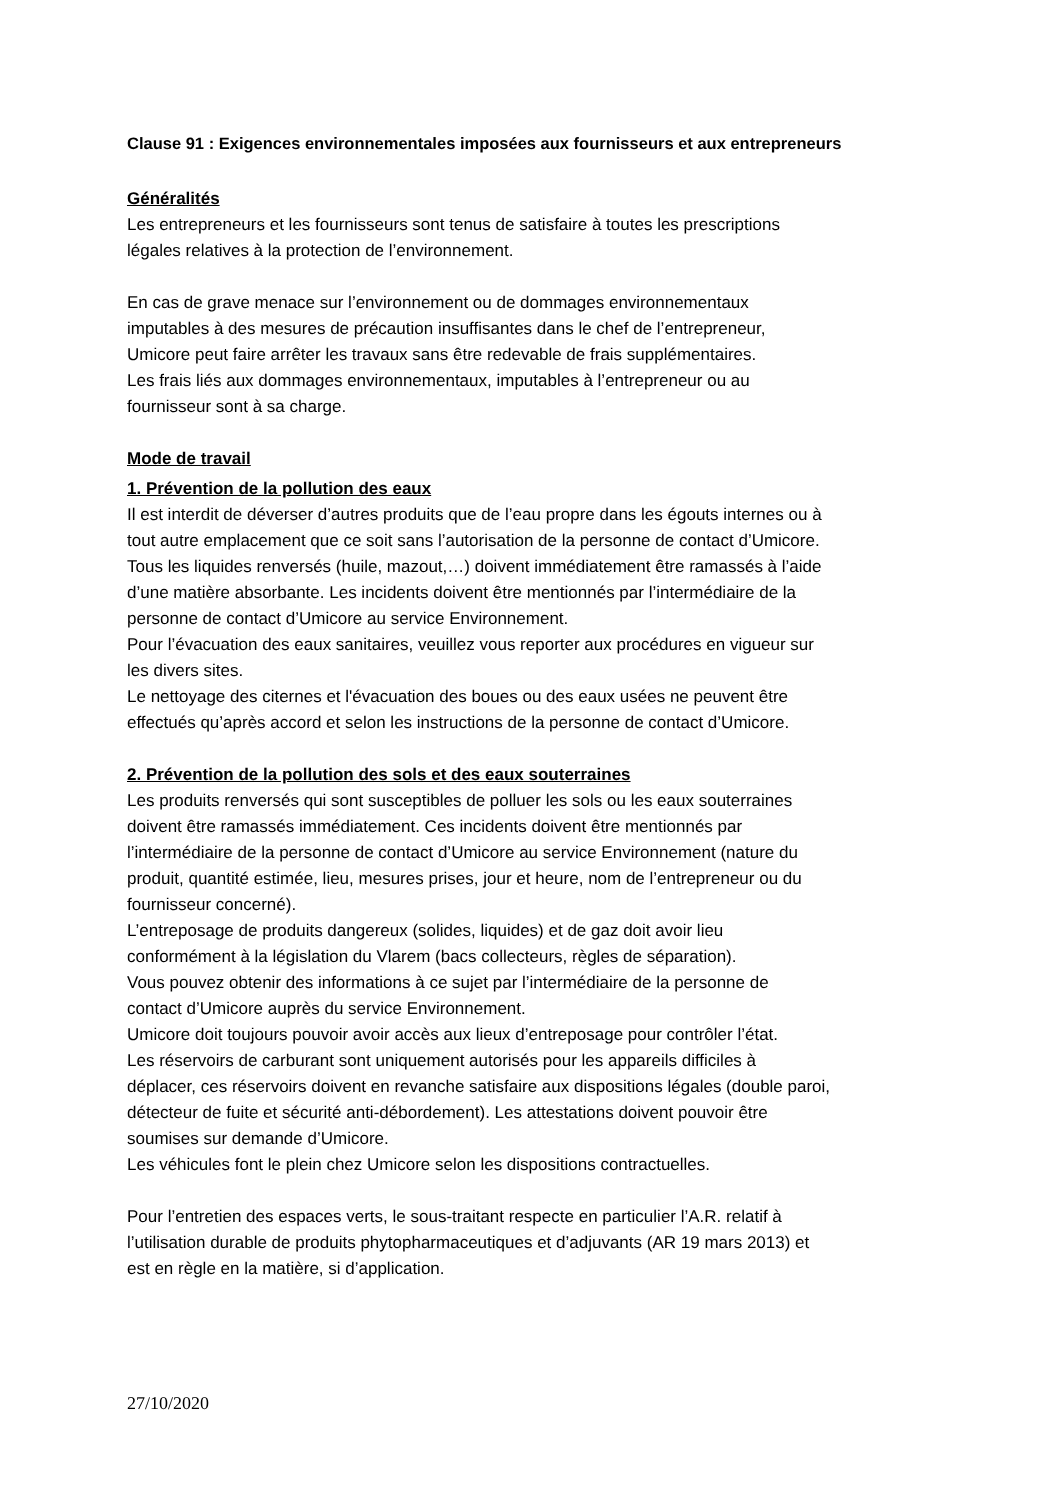Clause 91 : Exigences environnementales imposées aux fournisseurs et aux entrepreneurs
Généralités
Les entrepreneurs et les fournisseurs sont tenus de satisfaire à toutes les prescriptions
légales relatives à la protection de l’environnement.
En cas de grave menace sur l’environnement ou de dommages environnementaux
imputables à des mesures de précaution insuffisantes dans le chef de l’entrepreneur,
Umicore peut faire arrêter les travaux sans être redevable de frais supplémentaires.
Les frais liés aux dommages environnementaux, imputables à l’entrepreneur ou au
fournisseur sont à sa charge.
Mode de travail
1. Prévention de la pollution des eaux
Il est interdit de déverser d’autres produits que de l’eau propre dans les égouts internes ou à
tout autre emplacement que ce soit sans l’autorisation de la personne de contact d’Umicore.
Tous les liquides renversés (huile, mazout,…) doivent immédiatement être ramassés à l’aide
d’une matière absorbante. Les incidents doivent être mentionnés par l’intermédiaire de la
personne de contact d’Umicore au service Environnement.
Pour l’évacuation des eaux sanitaires, veuillez vous reporter aux procédures en vigueur sur
les divers sites.
Le nettoyage des citernes et l'évacuation des boues ou des eaux usées ne peuvent être
effectués qu’après accord et selon les instructions de la personne de contact d’Umicore.
2. Prévention de la pollution des sols et des eaux souterraines
Les produits renversés qui sont susceptibles de polluer les sols ou les eaux souterraines
doivent être ramassés immédiatement. Ces incidents doivent être mentionnés par
l’intermédiaire de la personne de contact d’Umicore au service Environnement (nature du
produit, quantité estimée, lieu, mesures prises, jour et heure, nom de l’entrepreneur ou du
fournisseur concerné).
L’entreposage de produits dangereux (solides, liquides) et de gaz doit avoir lieu
conformément à la législation du Vlarem (bacs collecteurs, règles de séparation).
Vous pouvez obtenir des informations à ce sujet par l’intermédiaire de la personne de
contact d’Umicore auprès du service Environnement.
Umicore doit toujours pouvoir avoir accès aux lieux d’entreposage pour contrôler l’état.
Les réservoirs de carburant sont uniquement autorisés pour les appareils difficiles à
déplacer, ces réservoirs doivent en revanche satisfaire aux dispositions légales (double paroi,
détecteur de fuite et sécurité anti-débordement). Les attestations doivent pouvoir être
soumises sur demande d’Umicore.
Les véhicules font le plein chez Umicore selon les dispositions contractuelles.
Pour l’entretien des espaces verts, le sous-traitant respecte en particulier l’A.R. relatif à
l’utilisation durable de produits phytopharmaceutiques et d’adjuvants (AR 19 mars 2013) et
est en règle en la matière, si d’application.
27/10/2020